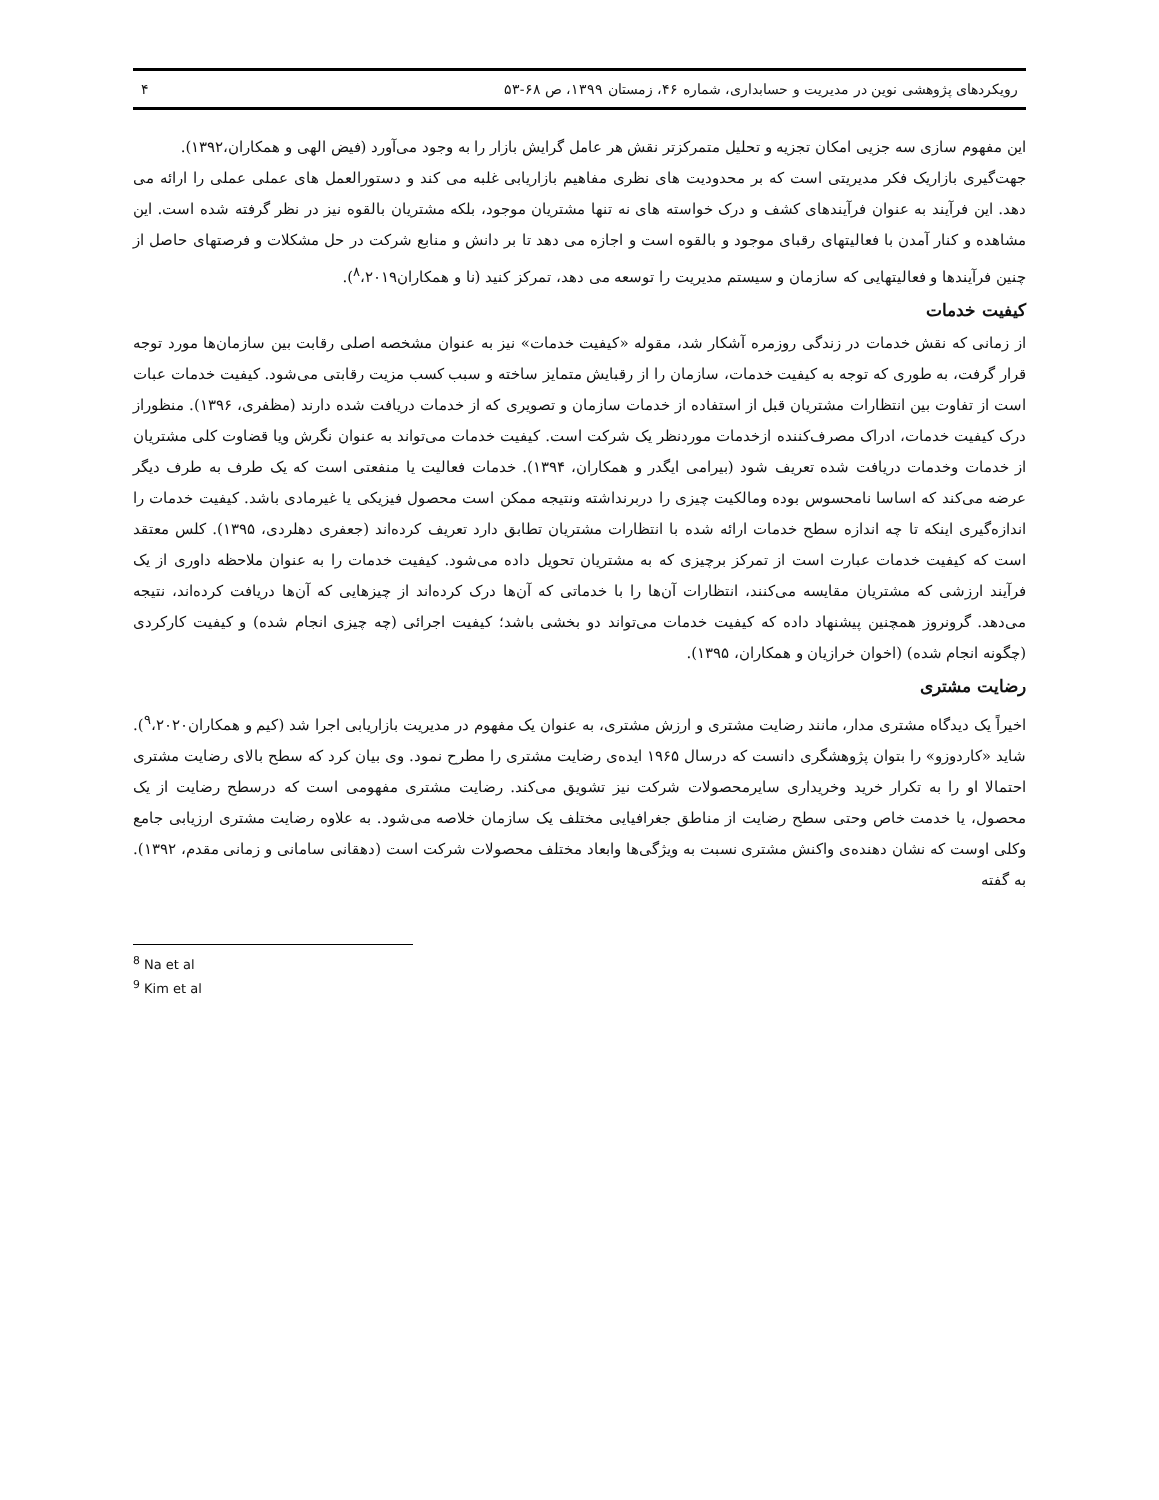رویکردهای پژوهشی نوین در مدیریت و حسابداری، شماره ۴۶، زمستان ۱۳۹۹، ص ۶۸-۵۳ ۴
این مفهوم سازی سه جزیی امکان تجزیه و تحلیل متمرکزتر نقش هر عامل گرایش بازار را به وجود می‌آورد (فیض الهی و همکاران،۱۳۹۲).
جهت‌گیری بازاریک فکر مدیریتی است که بر محدودیت های نظری مفاهیم بازاریابی غلبه می کند و دستورالعمل های عملی عملی را ارائه می دهد. این فرآیند به عنوان فرآیندهای کشف و درک خواسته های نه تنها مشتریان موجود، بلکه مشتریان بالقوه نیز در نظر گرفته شده است. این مشاهده و کنار آمدن با فعالیتهای رقبای موجود و بالقوه است و اجازه می دهد تا بر دانش و منابع شرکت در حل مشکلات و فرصتهای حاصل از چنین فرآیندها و فعالیتهایی که سازمان و سیستم مدیریت را توسعه می دهد، تمرکز کنید (نا و همکاران<sup>۸</sup>،۲۰۱۹).
کیفیت خدمات
از زمانی که نقش خدمات در زندگی روزمره آشکار شد، مقوله «کیفیت خدمات» نیز به عنوان مشخصه اصلی رقابت بین سازمان‌ها مورد توجه قرار گرفت، به طوری که توجه به کیفیت خدمات، سازمان را از رقبایش متمایز ساخته و سبب کسب مزیت رقابتی می‌شود. کیفیت خدمات عبات است از تفاوت بین انتظارات مشتریان قبل از استفاده از خدمات سازمان و تصویری که از خدمات دریافت شده دارند (مظفری، ۱۳۹۶). منظوراز درک کیفیت خدمات، ادراک مصرف‌کننده ازخدمات موردنظر یک شرکت است. کیفیت خدمات می‌تواند به عنوان نگرش ویا قضاوت کلی مشتریان از خدمات وخدمات دریافت شده تعریف شود (بیرامی ایگدر و همکاران، ۱۳۹۴). خدمات فعالیت یا منفعتی است که یک طرف به طرف دیگر عرضه می‌کند که اساسا نامحسوس بوده ومالکیت چیزی را دربرنداشته ونتیجه ممکن است محصول فیزیکی یا غیرمادی باشد. کیفیت خدمات را اندازه‌گیری اینکه تا چه اندازه سطح خدمات ارائه شده با انتظارات مشتریان تطابق دارد تعریف کرده‌اند (جعفری دهلردی، ۱۳۹۵). کلس معتقد است که کیفیت خدمات عبارت است از تمرکز برچیزی که به مشتریان تحویل داده می‌شود. کیفیت خدمات را به عنوان ملاحظه داوری از یک فرآیند ارزشی که مشتریان مقایسه می‌کنند، انتظارات آن‌ها را با خدماتی که آن‌ها درک کرده‌اند از چیزهایی که آن‌ها دریافت کرده‌اند، نتیجه می‌دهد. گرونروز همچنین پیشنهاد داده که کیفیت خدمات می‌تواند دو بخشی باشد؛ کیفیت اجرائی (چه چیزی انجام شده) و کیفیت کارکردی (چگونه انجام شده) (اخوان خرازیان و همکاران، ۱۳۹۵).
رضایت مشتری
اخیراً یک دیدگاه مشتری مدار، مانند رضایت مشتری و ارزش مشتری، به عنوان یک مفهوم در مدیریت بازاریابی اجرا شد (کیم و همکاران<sup>۹</sup>،۲۰۲۰). شاید «کاردوزو» را بتوان پژوهشگری دانست که درسال ۱۹۶۵ ایده‌ی رضایت مشتری را مطرح نمود. وی بیان کرد که سطح بالای رضایت مشتری احتمالا او را به تکرار خرید وخریداری سایرمحصولات شرکت نیز تشویق می‌کند. رضایت مشتری مفهومی است که درسطح رضایت از یک محصول، یا خدمت خاص وحتی سطح رضایت از مناطق جغرافیایی مختلف یک سازمان خلاصه می‌شود. به علاوه رضایت مشتری ارزیابی جامع وکلی اوست که نشان دهنده‌ی واکنش مشتری نسبت به ویژگی‌ها وابعاد مختلف محصولات شرکت است (دهقانی سامانی و زمانی مقدم، ۱۳۹۲). به گفته
<sup>8</sup> Na et al
<sup>9</sup> Kim et al